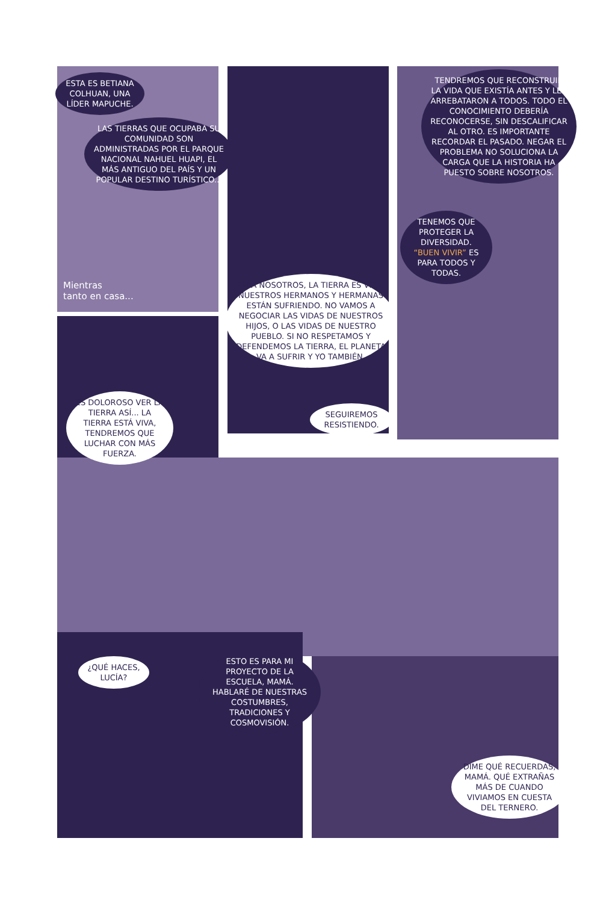ESTA ES BETIANA COLHUAN, UNA LÍDER MAPUCHE.
LAS TIERRAS QUE OCUPABA SU COMUNIDAD SON ADMINISTRADAS POR EL PARQUE NACIONAL NAHUEL HUAPI, EL MÁS ANTIGUO DEL PAÍS Y UN POPULAR DESTINO TURÍSTICO...
Mientras
tanto en casa...
ES DOLOROSO VER LA TIERRA ASÍ... LA TIERRA ESTÁ VIVA, TENDREMOS QUE LUCHAR CON MÁS FUERZA.
PARA NOSOTROS, LA TIERRA ES VIDA. NUESTROS HERMANOS Y HERMANAS ESTÁN SUFRIENDO. NO VAMOS A NEGOCIAR LAS VIDAS DE NUESTROS HIJOS, O LAS VIDAS DE NUESTRO PUEBLO. SI NO RESPETAMOS Y DEFENDEMOS LA TIERRA, EL PLANETA VA A SUFRIR Y YO TAMBIÉN.
SEGUIREMOS RESISTIENDO.
TENDREMOS QUE RECONSTRUIR LA VIDA QUE EXISTÍA ANTES Y LES ARREBATARON A TODOS. TODO EL CONOCIMIENTO DEBERÍA RECONOCERSE, SIN DESCALIFICAR AL OTRO. ES IMPORTANTE RECORDAR EL PASADO. NEGAR EL PROBLEMA NO SOLUCIONA LA CARGA QUE LA HISTORIA HA PUESTO SOBRE NOSOTROS.
TENEMOS QUE PROTEGER LA DIVERSIDAD. “BUEN VIVIR” ES PARA TODOS Y TODAS.
¿QUÉ HACES, LUCÍA?
ESTO ES PARA MI PROYECTO DE LA ESCUELA, MAMÁ. HABLARÉ DE NUESTRAS COSTUMBRES, TRADICIONES Y COSMOVISIÓN.
DIME QUÉ RECUERDAS, MAMÁ. QUÉ EXTRAÑAS MÁS DE CUANDO VIVIAMOS EN CUESTA DEL TERNERO.